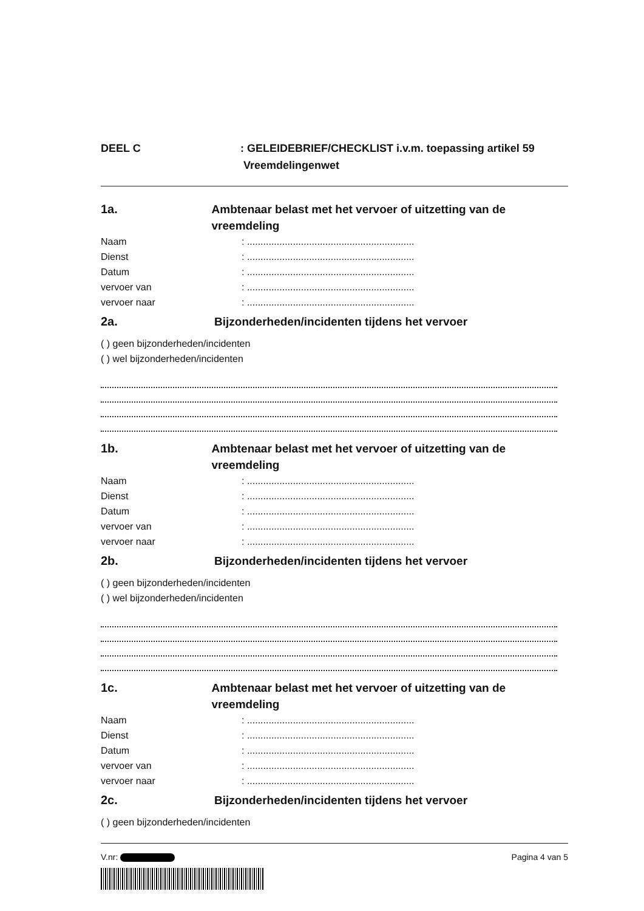DEEL C : GELEIDEBRIEF/CHECKLIST i.v.m. toepassing artikel 59
Vreemdelingenwet
1a. Ambtenaar belast met het vervoer of uitzetting van de vreemdeling
Naam : ..............................................................
Dienst : ..............................................................
Datum : ..............................................................
vervoer van : ..............................................................
vervoer naar : ..............................................................
2a. Bijzonderheden/incidenten tijdens het vervoer
( ) geen bijzonderheden/incidenten
( ) wel bijzonderheden/incidenten
1b. Ambtenaar belast met het vervoer of uitzetting van de vreemdeling
Naam : ..............................................................
Dienst : ..............................................................
Datum : ..............................................................
vervoer van : ..............................................................
vervoer naar : ..............................................................
2b. Bijzonderheden/incidenten tijdens het vervoer
( ) geen bijzonderheden/incidenten
( ) wel bijzonderheden/incidenten
1c. Ambtenaar belast met het vervoer of uitzetting van de vreemdeling
Naam : ..............................................................
Dienst : ..............................................................
Datum : ..............................................................
vervoer van : ..............................................................
vervoer naar : ..............................................................
2c. Bijzonderheden/incidenten tijdens het vervoer
( ) geen bijzonderheden/incidenten
V.nr: Pagina 4 van 5